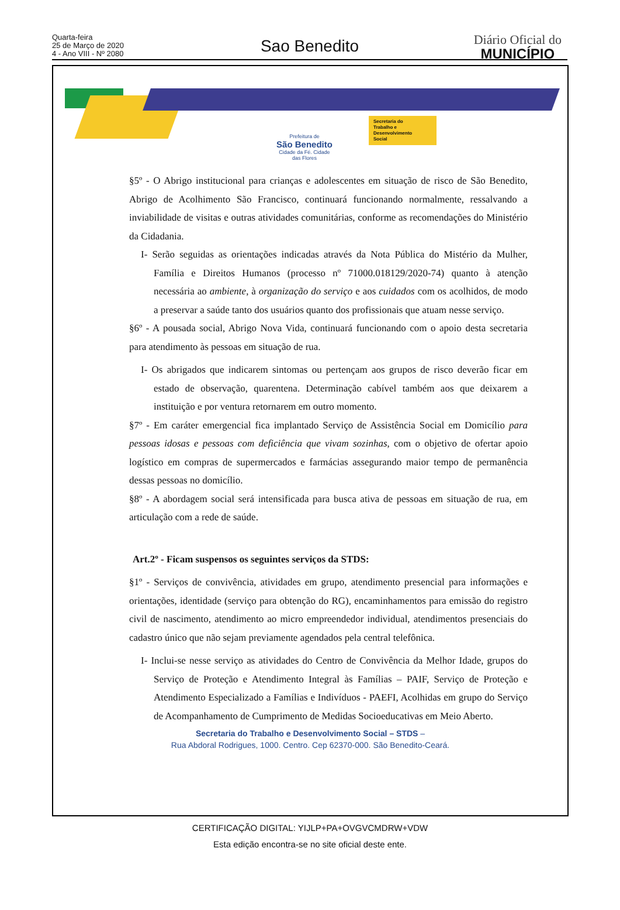Quarta-feira
25 de Março de 2020
4 - Ano VIII - Nº 2080
Sao Benedito
Diário Oficial do
MUNICÍPIO
Prefeitura de
São Benedito
Cidade da Fé. Cidade das Flores
Secretaria do
Trabalho e
Desenvolvimento
Social
§5º - O Abrigo institucional para crianças e adolescentes em situação de risco de São Benedito, Abrigo de Acolhimento São Francisco, continuará funcionando normalmente, ressalvando a inviabilidade de visitas e outras atividades comunitárias, conforme as recomendações do Ministério da Cidadania.
I- Serão seguidas as orientações indicadas através da Nota Pública do Mistério da Mulher, Família e Direitos Humanos (processo nº 71000.018129/2020-74) quanto à atenção necessária ao ambiente, à organização do serviço e aos cuidados com os acolhidos, de modo a preservar a saúde tanto dos usuários quanto dos profissionais que atuam nesse serviço.
§6º - A pousada social, Abrigo Nova Vida, continuará funcionando com o apoio desta secretaria para atendimento às pessoas em situação de rua.
I- Os abrigados que indicarem sintomas ou pertençam aos grupos de risco deverão ficar em estado de observação, quarentena. Determinação cabível também aos que deixarem a instituição e por ventura retornarem em outro momento.
§7º - Em caráter emergencial fica implantado Serviço de Assistência Social em Domicílio para pessoas idosas e pessoas com deficiência que vivam sozinhas, com o objetivo de ofertar apoio logístico em compras de supermercados e farmácias assegurando maior tempo de permanência dessas pessoas no domicílio.
§8º - A abordagem social será intensificada para busca ativa de pessoas em situação de rua, em articulação com a rede de saúde.
Art.2º - Ficam suspensos os seguintes serviços da STDS:
§1º - Serviços de convivência, atividades em grupo, atendimento presencial para informações e orientações, identidade (serviço para obtenção do RG), encaminhamentos para emissão do registro civil de nascimento, atendimento ao micro empreendedor individual, atendimentos presenciais do cadastro único que não sejam previamente agendados pela central telefônica.
I- Inclui-se nesse serviço as atividades do Centro de Convivência da Melhor Idade, grupos do Serviço de Proteção e Atendimento Integral às Famílias – PAIF, Serviço de Proteção e Atendimento Especializado a Famílias e Indivíduos - PAEFI, Acolhidas em grupo do Serviço de Acompanhamento de Cumprimento de Medidas Socioeducativas em Meio Aberto.
Secretaria do Trabalho e Desenvolvimento Social – STDS –
Rua Abdoral Rodrigues, 1000. Centro. Cep 62370-000. São Benedito-Ceará.
CERTIFICAÇÃO DIGITAL: YIJLP+PA+OVGVCMDRW+VDW
Esta edição encontra-se no site oficial deste ente.